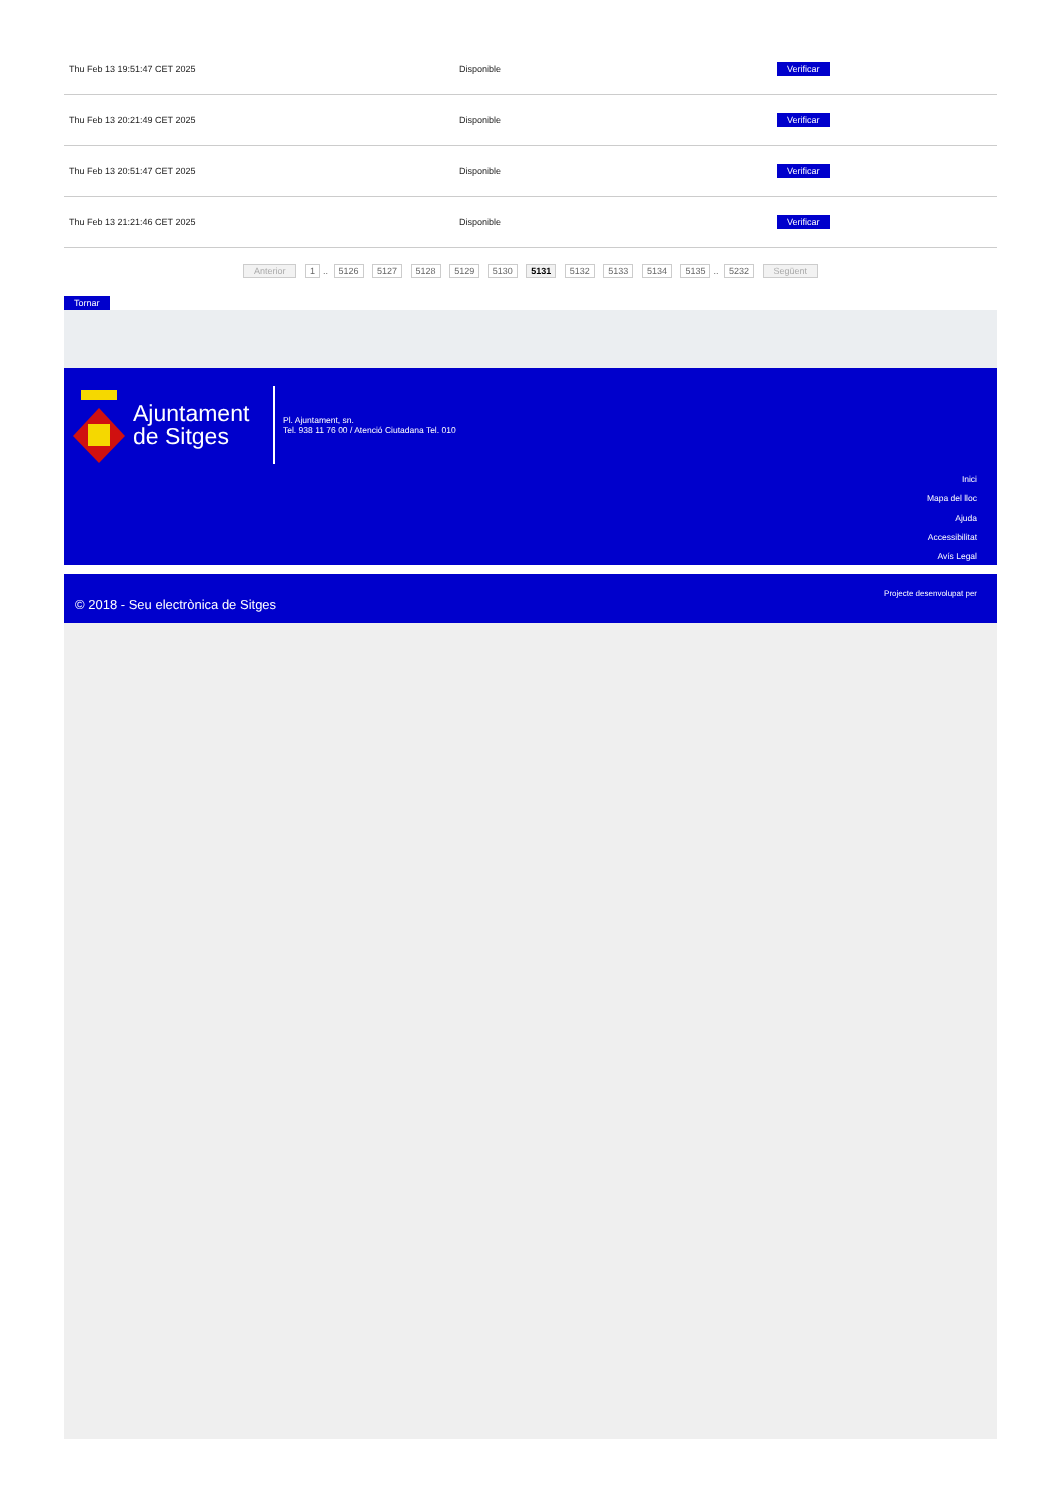| Thu Feb 13 19:51:47 CET 2025 | Disponible | Verificar |
| Thu Feb 13 20:21:49 CET 2025 | Disponible | Verificar |
| Thu Feb 13 20:51:47 CET 2025 | Disponible | Verificar |
| Thu Feb 13 21:21:46 CET 2025 | Disponible | Verificar |
Anterior 1.. 5126 5127 5128 5129 5130 5131 5132 5133 5134 5135.. 5232 Següent
Tornar
Ajuntament de Sitges
Pl. Ajuntament, sn.
Tel. 938 11 76 00 / Atenció Ciutadana Tel. 010
Inici
Mapa del lloc
Ajuda
Accessibilitat
Avís Legal
© 2018 - Seu electrònica de Sitges
Projecte desenvolupat per